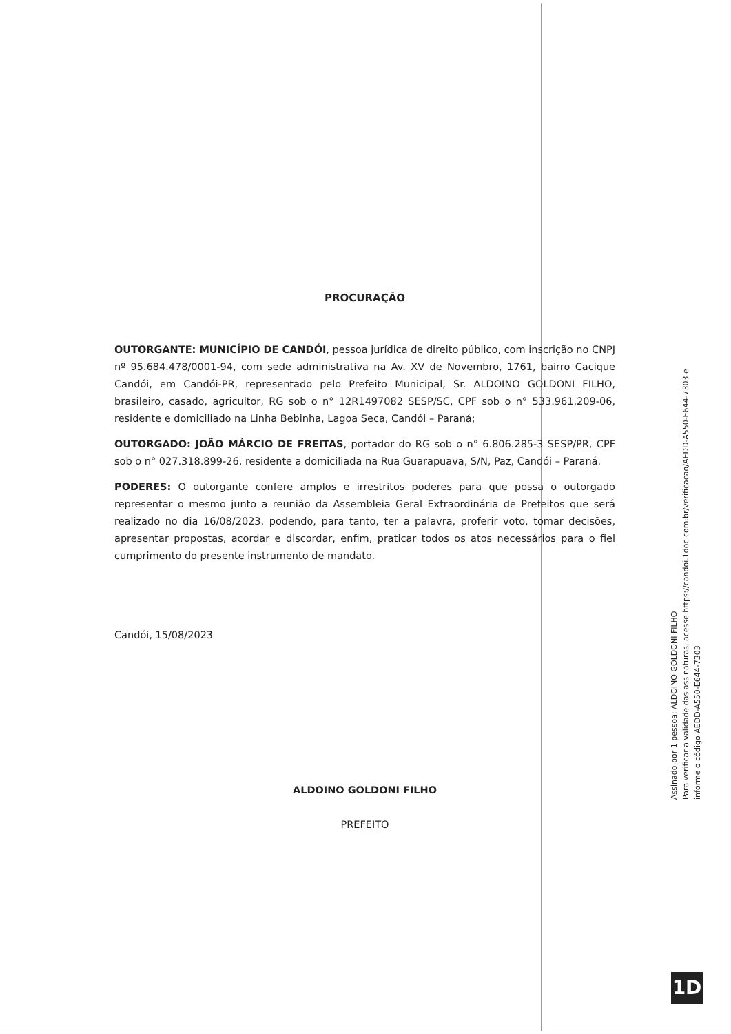PROCURAÇÃO
OUTORGANTE: MUNICÍPIO DE CANDÓI, pessoa jurídica de direito público, com inscrição no CNPJ nº 95.684.478/0001-94, com sede administrativa na Av. XV de Novembro, 1761, bairro Cacique Candói, em Candói-PR, representado pelo Prefeito Municipal, Sr. ALDOINO GOLDONI FILHO, brasileiro, casado, agricultor, RG sob o n° 12R1497082 SESP/SC, CPF sob o n° 533.961.209-06, residente e domiciliado na Linha Bebinha, Lagoa Seca, Candói – Paraná;
OUTORGADO: JOÃO MÁRCIO DE FREITAS, portador do RG sob o n° 6.806.285-3 SESP/PR, CPF sob o n° 027.318.899-26, residente a domiciliada na Rua Guarapuava, S/N, Paz, Candói – Paraná.
PODERES: O outorgante confere amplos e irrestritos poderes para que possa o outorgado representar o mesmo junto a reunião da Assembleia Geral Extraordinária de Prefeitos que será realizado no dia 16/08/2023, podendo, para tanto, ter a palavra, proferir voto, tomar decisões, apresentar propostas, acordar e discordar, enfim, praticar todos os atos necessários para o fiel cumprimento do presente instrumento de mandato.
Candói, 15/08/2023
ALDOINO GOLDONI FILHO
PREFEITO
Assinado por 1 pessoa: ALDOINO GOLDONI FILHO
Para verificar a validade das assinaturas, acesse https://candoi.1doc.com.br/verificacao/AEDD-A550-E644-7303 e informe o código AEDD-A550-E644-7303
1D